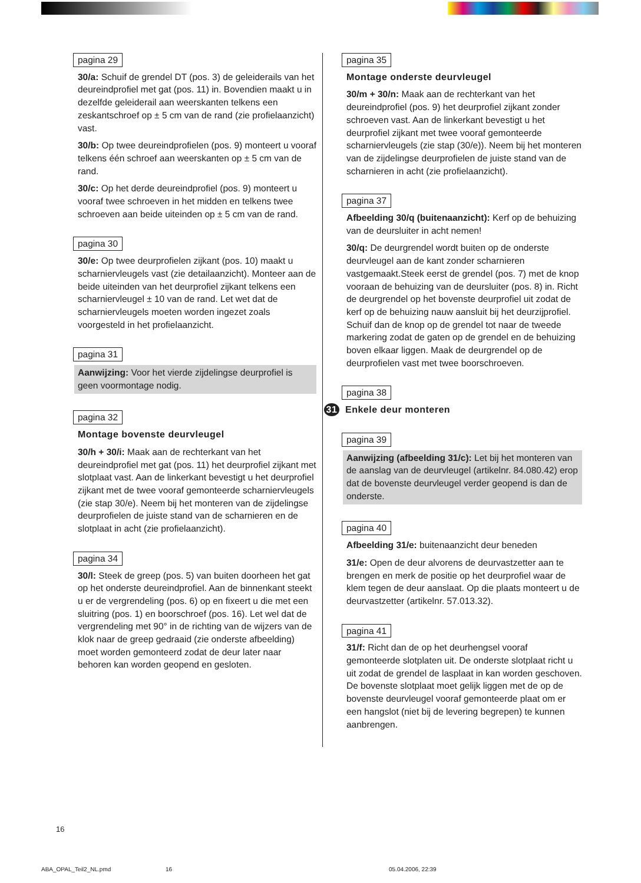pagina 29
30/a: Schuif de grendel DT (pos. 3) de geleiderails van het deureindprofiel met gat (pos. 11) in. Bovendien maakt u in dezelfde geleiderail aan weerskanten telkens een zeskantschroef op ± 5 cm van de rand (zie profielaanzicht) vast.
30/b: Op twee deureindprofielen (pos. 9) monteert u vooraf telkens één schroef aan weerskanten op ± 5 cm van de rand.
30/c: Op het derde deureindprofiel (pos. 9) monteert u vooraf twee schroeven in het midden en telkens twee schroeven aan beide uiteinden op ± 5 cm van de rand.
pagina 30
30/e: Op twee deurprofielen zijkant (pos. 10) maakt u scharniervleugels vast (zie detailaanzicht). Monteer aan de beide uiteinden van het deurprofiel zijkant telkens een scharniervleugel ± 10 van de rand. Let wet dat de scharniervleugels moeten worden ingezet zoals voorgesteld in het profielaanzicht.
pagina 31
Aanwijzing: Voor het vierde zijdelingse deurprofiel is geen voormontage nodig.
pagina 32
Montage bovenste deurvleugel
30/h + 30/i: Maak aan de rechterkant van het deureindprofiel met gat (pos. 11) het deurprofiel zijkant met slotplaat vast. Aan de linkerkant bevestigt u het deurprofiel zijkant met de twee vooraf gemonteerde scharniervleugels (zie stap 30/e). Neem bij het monteren van de zijdelingse deurprofielen de juiste stand van de scharnieren en de slotplaat in acht (zie profielaanzicht).
pagina 34
30/l: Steek de greep (pos. 5) van buiten doorheen het gat op het onderste deureindprofiel. Aan de binnenkant steekt u er de vergrendeling (pos. 6) op en fixeert u die met een sluitring (pos. 1) en boorschroef (pos. 16). Let wel dat de vergrendeling met 90° in de richting van de wijzers van de klok naar de greep gedraaid (zie onderste afbeelding) moet worden gemonteerd zodat de deur later naar behoren kan worden geopend en gesloten.
pagina 35
Montage onderste deurvleugel
30/m + 30/n: Maak aan de rechterkant van het deureindprofiel (pos. 9) het deurprofiel zijkant zonder schroeven vast. Aan de linkerkant bevestigt u het deurprofiel zijkant met twee vooraf gemonteerde scharniervleugels (zie stap (30/e)). Neem bij het monteren van de zijdelingse deurprofielen de juiste stand van de scharnieren in acht (zie profielaanzicht).
pagina 37
Afbeelding 30/q (buitenaanzicht): Kerf op de behuizing van de deursluiter in acht nemen!
30/q: De deurgrendel wordt buiten op de onderste deurvleugel aan de kant zonder scharnieren vastgemaakt.Steek eerst de grendel (pos. 7) met de knop vooraan de behuizing van de deursluiter (pos. 8) in. Richt de deurgrendel op het bovenste deurprofiel uit zodat de kerf op de behuizing nauw aansluit bij het deurzijprofiel.
Schuif dan de knop op de grendel tot naar de tweede markering zodat de gaten op de grendel en de behuizing boven elkaar liggen. Maak de deurgrendel op de deurprofielen vast met twee boorschroeven.
pagina 38
31 Enkele deur monteren
pagina 39
Aanwijzing (afbeelding 31/c): Let bij het monteren van de aanslag van de deurvleugel (artikelnr. 84.080.42) erop dat de bovenste deurvleugel verder geopend is dan de onderste.
pagina 40
Afbeelding 31/e: buitenaanzicht deur beneden
31/e: Open de deur alvorens de deurvastzetter aan te brengen en merk de positie op het deurprofiel waar de klem tegen de deur aanslaat. Op die plaats monteert u de deurvastzetter (artikelnr. 57.013.32).
pagina 41
31/f: Richt dan de op het deurhengsel vooraf gemonteerde slotplaten uit. De onderste slotplaat richt u uit zodat de grendel de lasplaat in kan worden geschoven. De bovenste slotplaat moet gelijk liggen met de op de bovenste deurvleugel vooraf gemonteerde plaat om er een hangslot (niet bij de levering begrepen) te kunnen aanbrengen.
16
ABA_OPAL_Teil2_NL.pmd 16 05.04.2006, 22:39